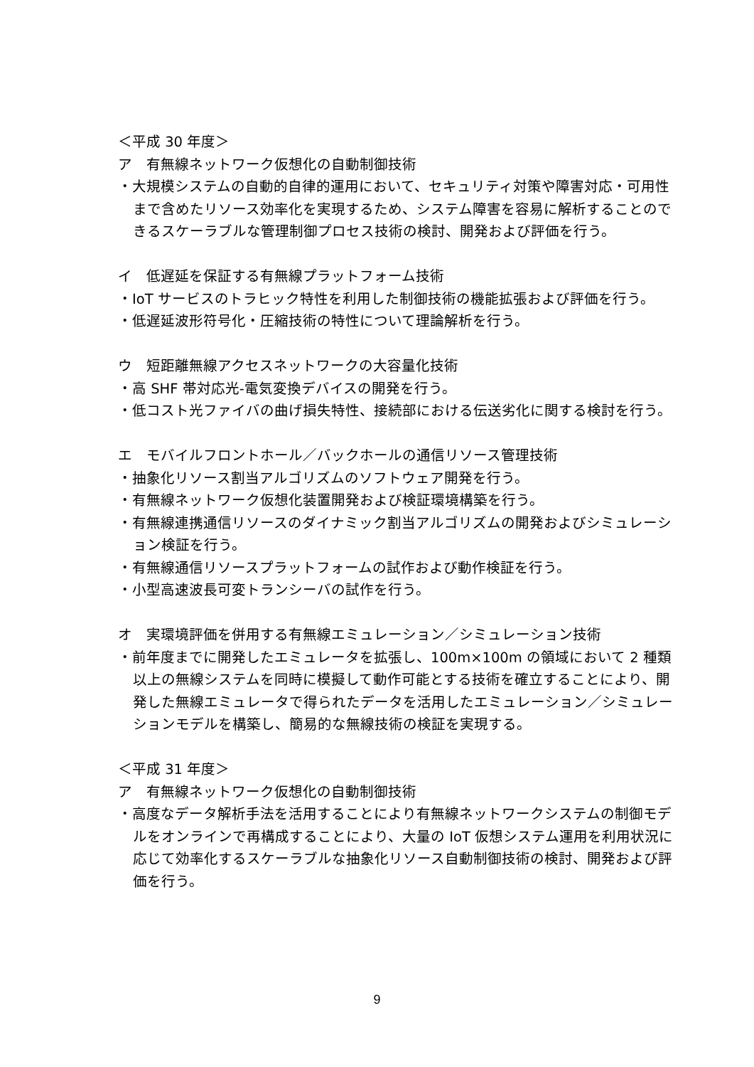＜平成 30 年度＞
ア　有無線ネットワーク仮想化の自動制御技術
・大規模システムの自動的自律的運用において、セキュリティ対策や障害対応・可用性まで含めたリソース効率化を実現するため、システム障害を容易に解析することのできるスケーラブルな管理制御プロセス技術の検討、開発および評価を行う。
イ　低遅延を保証する有無線プラットフォーム技術
・IoT サービスのトラヒック特性を利用した制御技術の機能拡張および評価を行う。
・低遅延波形符号化・圧縮技術の特性について理論解析を行う。
ウ　短距離無線アクセスネットワークの大容量化技術
・高 SHF 帯対応光-電気変換デバイスの開発を行う。
・低コスト光ファイバの曲げ損失特性、接続部における伝送劣化に関する検討を行う。
エ　モバイルフロントホール／バックホールの通信リソース管理技術
・抽象化リソース割当アルゴリズムのソフトウェア開発を行う。
・有無線ネットワーク仮想化装置開発および検証環境構築を行う。
・有無線連携通信リソースのダイナミック割当アルゴリズムの開発およびシミュレーション検証を行う。
・有無線通信リソースプラットフォームの試作および動作検証を行う。
・小型高速波長可変トランシーバの試作を行う。
オ　実環境評価を併用する有無線エミュレーション／シミュレーション技術
・前年度までに開発したエミュレータを拡張し、100m×100m の領域において 2 種類以上の無線システムを同時に模擬して動作可能とする技術を確立することにより、開発した無線エミュレータで得られたデータを活用したエミュレーション／シミュレーションモデルを構築し、簡易的な無線技術の検証を実現する。
＜平成 31 年度＞
ア　有無線ネットワーク仮想化の自動制御技術
・高度なデータ解析手法を活用することにより有無線ネットワークシステムの制御モデルをオンラインで再構成することにより、大量の IoT 仮想システム運用を利用状況に応じて効率化するスケーラブルな抽象化リソース自動制御技術の検討、開発および評価を行う。
9